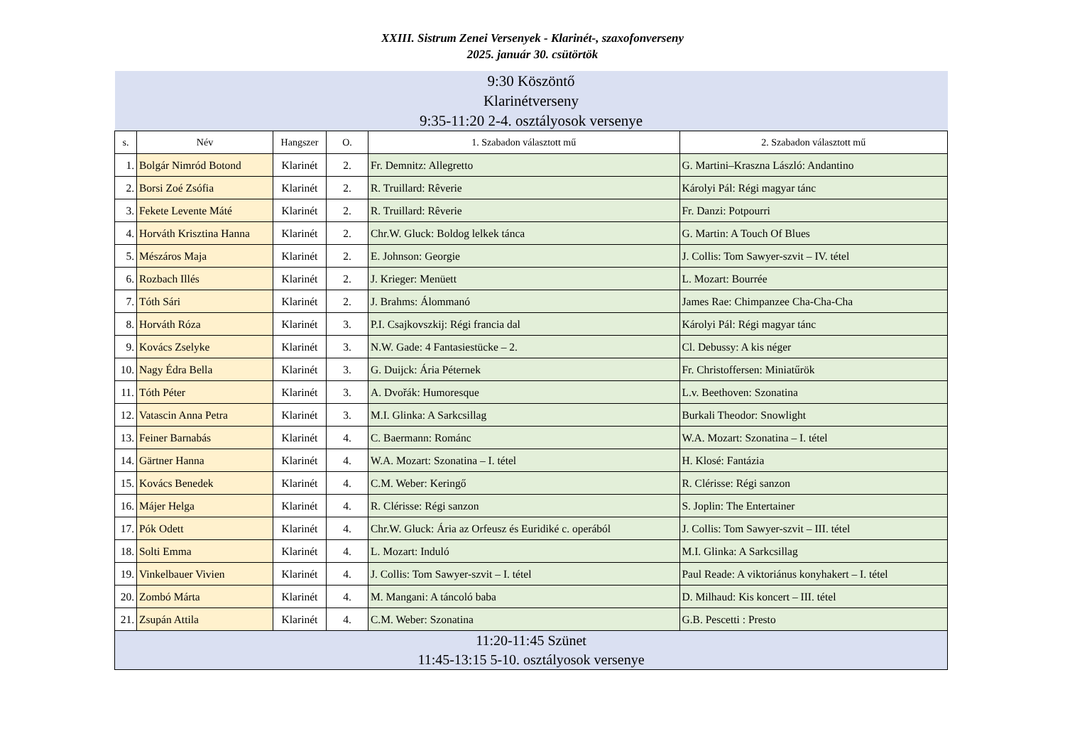XXIII. Sistrum Zenei Versenyek - Klarinét-, szaxofonverseny
2025. január 30. csütörtök
| 9:30 Köszöntő Klarinétverseny 9:35-11:20 2-4. osztályosok versenye | | | | | |
| s. | Név | Hangszer | O. | 1. Szabadon választott mű | 2. Szabadon választott mű |
| 1. | Bolgár Nimród Botond | Klarinét | 2. | Fr. Demnitz: Allegretto | G. Martini–Kraszna László: Andantino |
| 2. | Borsi Zoé Zsófia | Klarinét | 2. | R. Truillard: Rêverie | Károlyi Pál: Régi magyar tánc |
| 3. | Fekete Levente Máté | Klarinét | 2. | R. Truillard: Rêverie | Fr. Danzi: Potpourri |
| 4. | Horváth Krisztina Hanna | Klarinét | 2. | Chr.W. Gluck: Boldog lelkek tánca | G. Martin: A Touch Of Blues |
| 5. | Mészáros Maja | Klarinét | 2. | E. Johnson: Georgie | J. Collis: Tom Sawyer-szvit – IV. tétel |
| 6. | Rozbach Illés | Klarinét | 2. | J. Krieger: Menüett | L. Mozart: Bourrée |
| 7. | Tóth Sári | Klarinét | 2. | J. Brahms: Álommanó | James Rae: Chimpanzee Cha-Cha-Cha |
| 8. | Horváth Róza | Klarinét | 3. | P.I. Csajkovszkij: Régi francia dal | Károlyi Pál: Régi magyar tánc |
| 9. | Kovács Zselyke | Klarinét | 3. | N.W. Gade: 4 Fantasiestücke – 2. | Cl. Debussy: A kis néger |
| 10. | Nagy Édra Bella | Klarinét | 3. | G. Duijck: Ária Péternek | Fr. Christoffersen: Miniatűrök |
| 11. | Tóth Péter | Klarinét | 3. | A. Dvořák: Humoresque | L.v. Beethoven: Szonatina |
| 12. | Vatascin Anna Petra | Klarinét | 3. | M.I. Glinka: A Sarkcsillag | Burkali Theodor: Snowlight |
| 13. | Feiner Barnabás | Klarinét | 4. | C. Baermann: Románc | W.A. Mozart: Szonatina – I. tétel |
| 14. | Gärtner Hanna | Klarinét | 4. | W.A. Mozart: Szonatina – I. tétel | H. Klosé: Fantázia |
| 15. | Kovács Benedek | Klarinét | 4. | C.M. Weber: Keringő | R. Clérisse: Régi sanzon |
| 16. | Májer Helga | Klarinét | 4. | R. Clérisse: Régi sanzon | S. Joplin: The Entertainer |
| 17. | Pók Odett | Klarinét | 4. | Chr.W. Gluck: Ária az Orfeusz és Euridiké c. operából | J. Collis: Tom Sawyer-szvit – III. tétel |
| 18. | Solti Emma | Klarinét | 4. | L. Mozart: Induló | M.I. Glinka: A Sarkcsillag |
| 19. | Vinkelbauer Vivien | Klarinét | 4. | J. Collis: Tom Sawyer-szvit – I. tétel | Paul Reade: A viktoriánus konyhakert – I. tétel |
| 20. | Zombó Márta | Klarinét | 4. | M. Mangani: A táncoló baba | D. Milhaud: Kis koncert – III. tétel |
| 21. | Zsupán Attila | Klarinét | 4. | C.M. Weber: Szonatina | G.B. Pescetti : Presto |
| 11:20-11:45 Szünet 11:45-13:15 5-10. osztályosok versenye | | | | | |